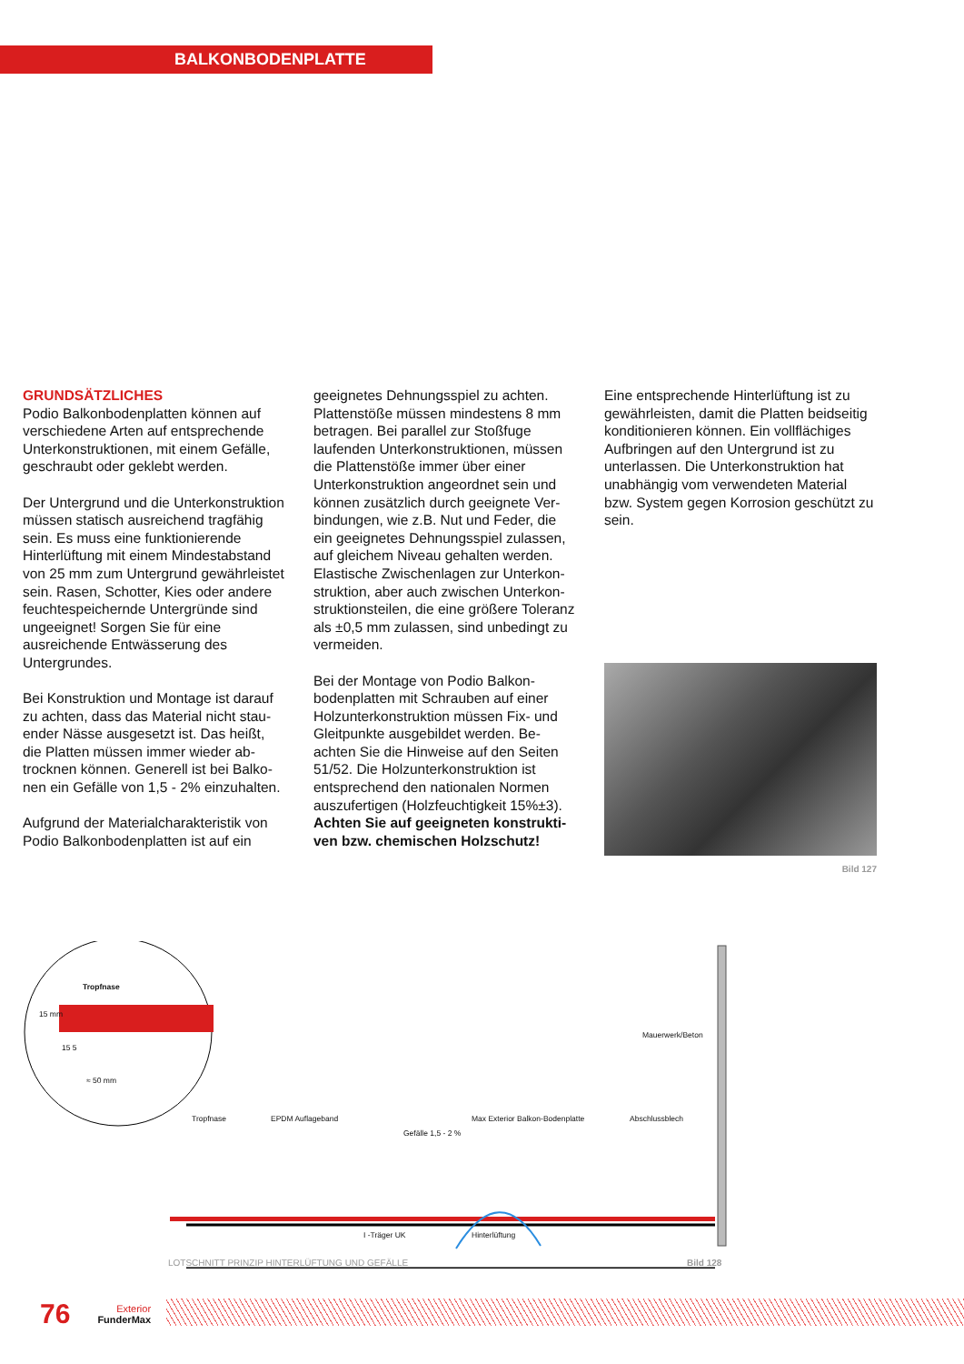BALKONBODENPLATTE
GRUNDSÄTZLICHES
Podio Balkonbodenplatten können auf verschiedene Arten auf entsprechende Unterkonstruktionen, mit einem Gefälle, geschraubt oder geklebt werden.
Der Untergrund und die Unterkonst­ruktion müssen statisch ausreichend tragfähig sein. Es muss eine funktionie­rende Hinterlüftung mit einem Mindest­abstand von 25 mm zum Untergrund gewährleistet sein. Rasen, Schotter, Kies oder andere feuchtespeichernde Untergründe sind ungeeignet! Sorgen Sie für eine ausreichende Entwässerung des Untergrundes.
Bei Konstruktion und Montage ist darauf zu achten, dass das Material nicht stau­ender Nässe ausgesetzt ist. Das heißt, die Platten müssen immer wieder ab­trocknen können. Generell ist bei Balko­nen ein Gefälle von 1,5 - 2% einzuhalten.
Aufgrund der Materialcharakteristik von Podio Balkonbodenplatten ist auf ein
geeignetes Dehnungsspiel zu achten. Plattenstöße müssen mindestens 8 mm betragen. Bei parallel zur Stoßfuge laufenden Unterkonstruktionen, müs­sen die Plattenstöße immer über einer Unterkonstruktion angeordnet sein und können zusätzlich durch geeignete Ver­bindungen, wie z.B. Nut und Feder, die ein geeignetes Dehnungsspiel zulassen, auf gleichem Niveau gehalten werden. Elastische Zwischenlagen zur Unterkon­struktion, aber auch zwischen Unterkon­struktionsteilen, die eine größere Toleranz als ±0,5 mm zulassen, sind unbedingt zu vermeiden.
Bei der Montage von Podio Balkon­bodenplatten mit Schrauben auf einer Holzunterkonstruktion müssen Fix- und Gleitpunkte ausgebildet werden. Be­achten Sie die Hinweise auf den Seiten 51/52. Die Holzunterkonstruktion ist entsprechend den nationalen Normen auszufertigen (Holzfeuchtigkeit 15%±3). Achten Sie auf geeigneten konstrukti­ven bzw. chemischen Holzschutz!
Eine entsprechende Hinterlüftung ist zu gewährleisten, damit die Platten beidsei­tig konditionieren können. Ein vollflä­chiges Aufbringen auf den Untergrund ist zu unterlassen. Die Unterkonstruk­tion hat unabhängig vom verwendeten Material bzw. System gegen Korrosion geschützt zu sein.
Bild 127
Tropfnase
15 mm
15 5
≈ 50 mm
Mauerwerk/Beton
Tropfnase EPDM Auflageband Max Exterior Balkon-Bodenplatte Abschlussblech
Gefälle 1,5 - 2 %
I -Träger UK Hinterlüftung
LOTSCHNITT PRINZIP HINTERLÜFTUNG UND GEFÄLLE Bild 128
76 Exterior
FunderMax